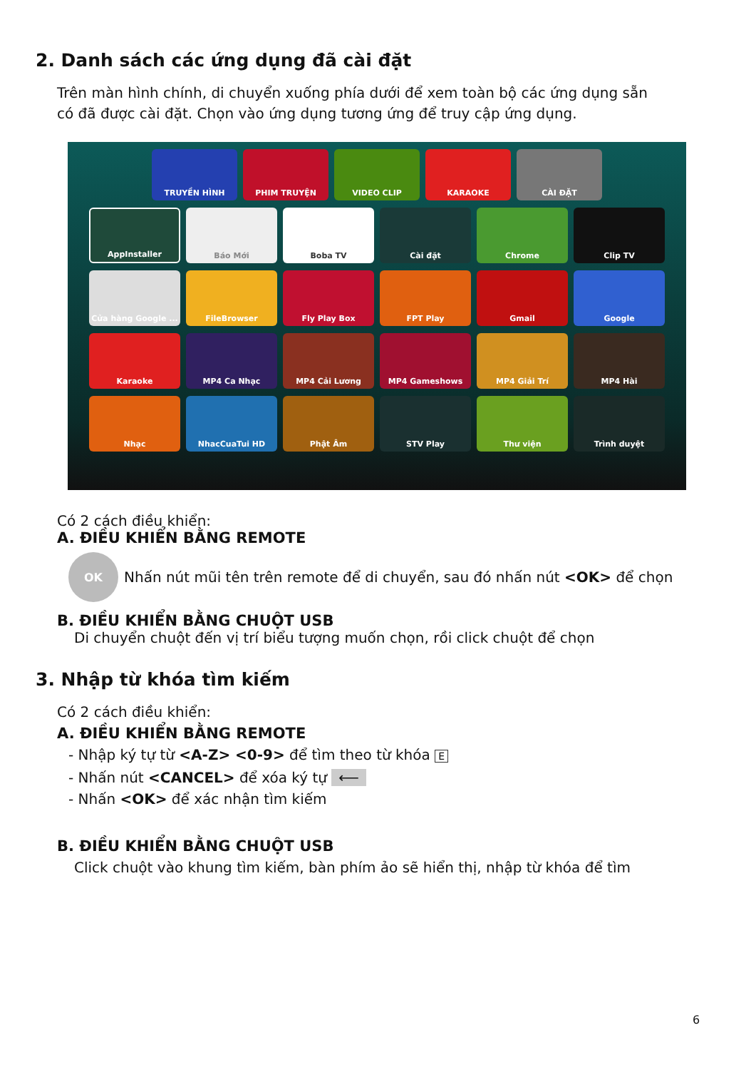2. Danh sách các ứng dụng đã cài đặt
Trên màn hình chính, di chuyển xuống phía dưới để xem toàn bộ các ứng dụng sẵn có đã được cài đặt. Chọn vào ứng dụng tương ứng để truy cập ứng dụng.
TRUYỀN HÌNH PHIM TRUYỆN VIDEO CLIP KARAOKE CÀI ĐẶT
AppInstaller Báo Mới Boba TV Cài đặt Chrome Clip TV
Cửa hàng Google ... FileBrowser Fly Play Box FPT Play Gmail Google
Karaoke MP4 Ca Nhạc MP4 Cải Lương MP4 Gameshows MP4 Giải Trí MP4 Hài
Nhạc NhacCuaTui HD Phật Âm STV Play Thư viện Trình duyệt
Có 2 cách điều khiển:
A. ĐIỀU KHIỂN BẰNG REMOTE
OK
Nhấn nút mũi tên trên remote để di chuyển, sau đó nhấn nút <OK> để chọn
B. ĐIỀU KHIỂN BẰNG CHUỘT USB
Di chuyển chuột đến vị trí biểu tượng muốn chọn, rồi click chuột để chọn
3. Nhập từ khóa tìm kiếm
Có 2 cách điều khiển:
A. ĐIỀU KHIỂN BẰNG REMOTE
- Nhập ký tự từ <A-Z> <0-9> để tìm theo từ khóa E
- Nhấn nút <CANCEL> để xóa ký tự ⟵
- Nhấn <OK> để xác nhận tìm kiếm
B. ĐIỀU KHIỂN BẰNG CHUỘT USB
Click chuột vào khung tìm kiếm, bàn phím ảo sẽ hiển thị, nhập từ khóa để tìm
6